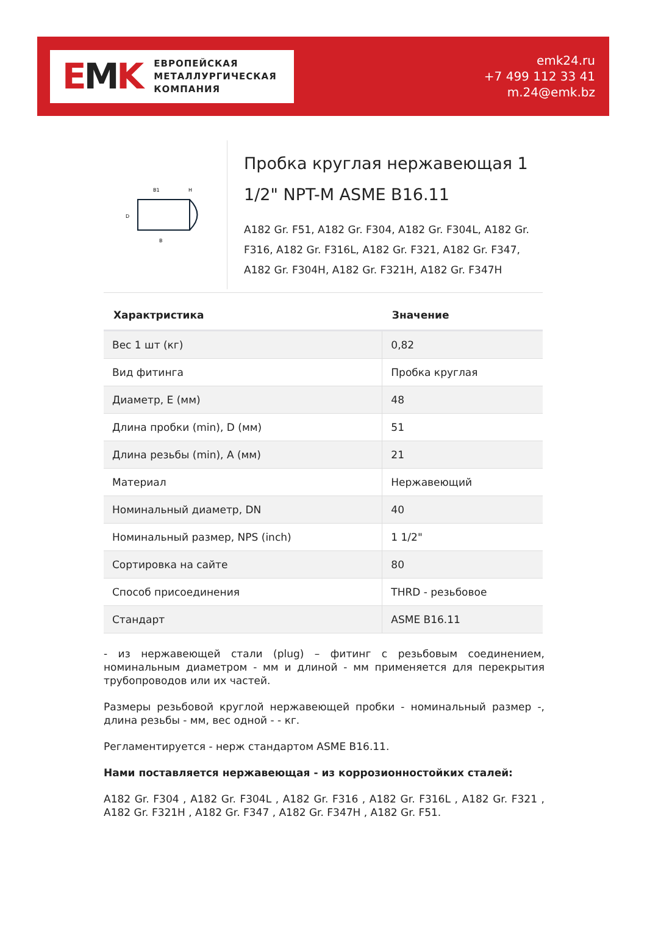EMK
ЕВРОПЕЙСКАЯ
МЕТАЛЛУРГИЧЕСКАЯ
КОМПАНИЯ
emk24.ru
+7 499 112 33 41
m.24@emk.bz
B1
H
B
D
Пробка круглая нержавеющая 1 1/2" NPT-M ASME B16.11
A182 Gr. F51, A182 Gr. F304, A182 Gr. F304L, A182 Gr. F316, A182 Gr. F316L, A182 Gr. F321, A182 Gr. F347, A182 Gr. F304H, A182 Gr. F321H, A182 Gr. F347H
| Характристика | Значение |
| --- | --- |
| Вес 1 шт (кг) | 0,82 |
| Вид фитинга | Пробка круглая |
| Диаметр, E (мм) | 48 |
| Длина пробки (min), D (мм) | 51 |
| Длина резьбы (min), A (мм) | 21 |
| Материал | Нержавеющий |
| Номинальный диаметр, DN | 40 |
| Номинальный размер, NPS (inch) | 1 1/2" |
| Сортировка на сайте | 80 |
| Способ присоединения | THRD - резьбовое |
| Стандарт | ASME B16.11 |
- из нержавеющей стали (plug) – фитинг с резьбовым соединением, номинальным диаметром - мм и длиной - мм применяется для перекрытия трубопроводов или их частей.
Размеры резьбовой круглой нержавеющей пробки - номинальный размер -, длина резьбы - мм, вес одной - - кг.
Регламентируется - нерж стандартом ASME B16.11.
Нами поставляется нержавеющая - из коррозионностойких сталей:
A182 Gr. F304 , A182 Gr. F304L , A182 Gr. F316 , A182 Gr. F316L , A182 Gr. F321 , A182 Gr. F321H , A182 Gr. F347 , A182 Gr. F347H , A182 Gr. F51.